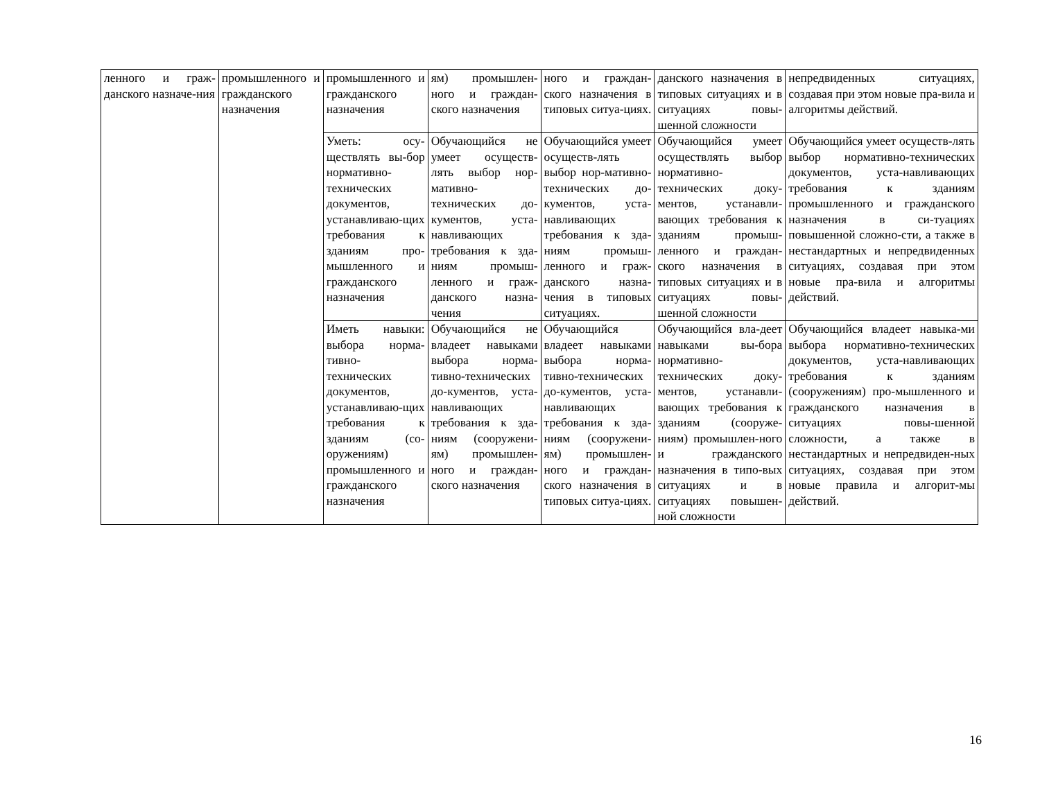| ленного и граж-данского назначе-ния | промышленного и гражданского назначения | промышленного и гражданского назначения | ям) промышлен-ного и граждан-ского назначения | ного и граждан-ского назначения в типовых ситуа-циях. | данского назначения в типовых ситуациях и в ситуациях повы-шенной сложности | непредвиденных ситуациях, создавая при этом новые пра-вила и алгоритмы действий. |
| | | Уметь: осу-ществлять вы-бор нормативно-технических документов, устанавливаю-щих требования к зданиям про-мышленного и гражданского назначения | Обучающийся не умеет осуществ-лять выбор нор-мативно-технических до-кументов, уста-навливающих требования к зда-ниям промыш-ленного и граж-данского назна-чения | Обучающийся умеет осуществ-лять выбор нор-мативно-технических до-кументов, уста-навливающих требования к зда-ниям промыш-ленного и граж-данского назна-чения в типовых ситуациях. | Обучающийся умеет осуществлять выбор нормативно-технических доку-ментов, устанавли-вающих требования к зданиям промыш-ленного и граждан-ского назначения в типовых ситуациях и в ситуациях повы-шенной сложности | Обучающийся умеет осуществ-лять выбор нормативно-технических документов, уста-навливающих требования к зданиям промышленного и гражданского назначения в си-туациях повышенной сложно-сти, а также в нестандартных и непредвиденных ситуациях, создавая при этом новые пра-вила и алгоритмы действий. |
| | | Иметь навыки: выбора норма-тивно-технических документов, устанавливаю-щих требования к зданиям (со-оружениям) промышленного и гражданского назначения | Обучающийся не владеет навыками выбора норма-тивно-технических до-кументов, уста-навливающих требования к зда-ниям (сооружени-ям) промышлен-ного и граждан-ского назначения | Обучающийся владеет навыками выбора норма-тивно-технических до-кументов, уста-навливающих требования к зда-ниям (сооружени-ям) промышлен-ного и граждан-ского назначения в типовых ситуа-циях. | Обучающийся вла-деет навыками вы-бора нормативно-технических доку-ментов, устанавли-вающих требования к зданиям (сооруже-ниям) промышлен-ного и гражданского назначения в типо-вых ситуациях и в ситуациях повышен-ной сложности | Обучающийся владеет навыка-ми выбора нормативно-технических документов, уста-навливающих требования к зданиям (сооружениям) про-мышленного и гражданского назначения в ситуациях повы-шенной сложности, а также в нестандартных и непредвиден-ных ситуациях, создавая при этом новые правила и алгорит-мы действий. |
16